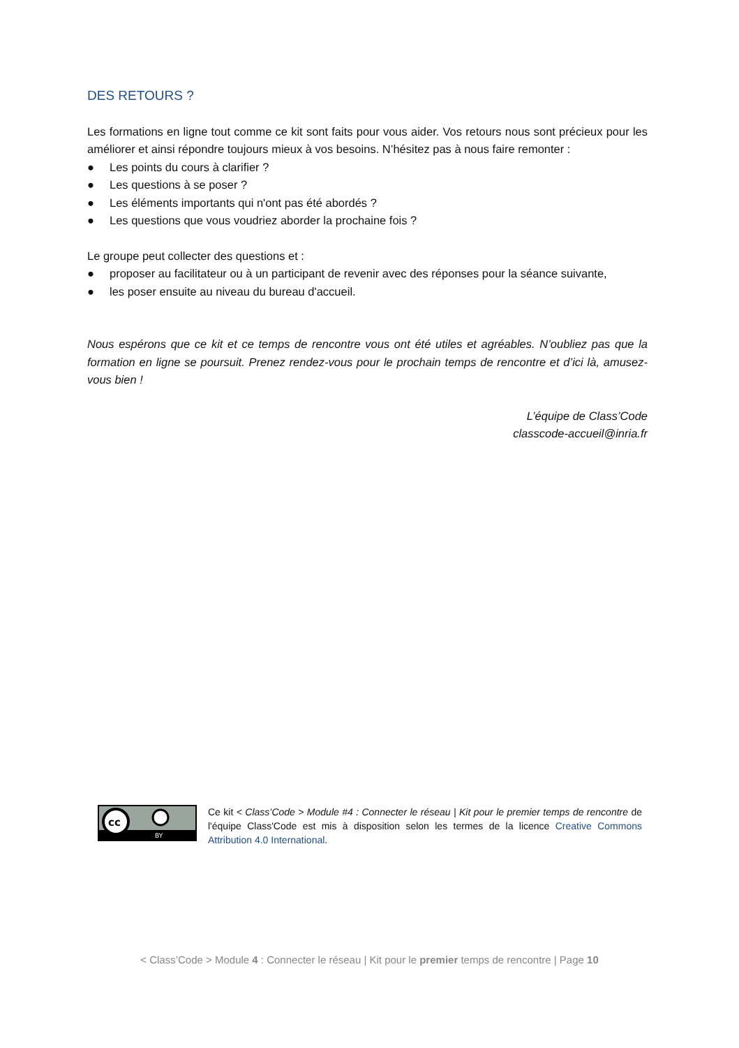DES RETOURS ?
Les formations en ligne tout comme ce kit sont faits pour vous aider. Vos retours nous sont précieux pour les améliorer et ainsi répondre toujours mieux à vos besoins. N’hésitez pas à nous faire remonter :
● Les points du cours à clarifier ?
● Les questions à se poser ?
● Les éléments importants qui n'ont pas été abordés ?
● Les questions que vous voudriez aborder la prochaine fois ?
Le groupe peut collecter des questions et :
● proposer au facilitateur ou à un participant de revenir avec des réponses pour la séance suivante,
● les poser ensuite au niveau du bureau d'accueil.
Nous espérons que ce kit et ce temps de rencontre vous ont été utiles et agréables. N’oubliez pas que la formation en ligne se poursuit. Prenez rendez-vous pour le prochain temps de rencontre et d’ici là, amusez-vous bien !
L’équipe de Class’Code
classcode-accueil@inria.fr
cc
BY
Ce kit < Class’Code > Module #4 : Connecter le réseau | Kit pour le premier temps de rencontre de l'équipe Class'Code est mis à disposition selon les termes de la licence Creative Commons Attribution 4.0 International.
< Class’Code > Module 4 : Connecter le réseau | Kit pour le premier temps de rencontre | Page 10